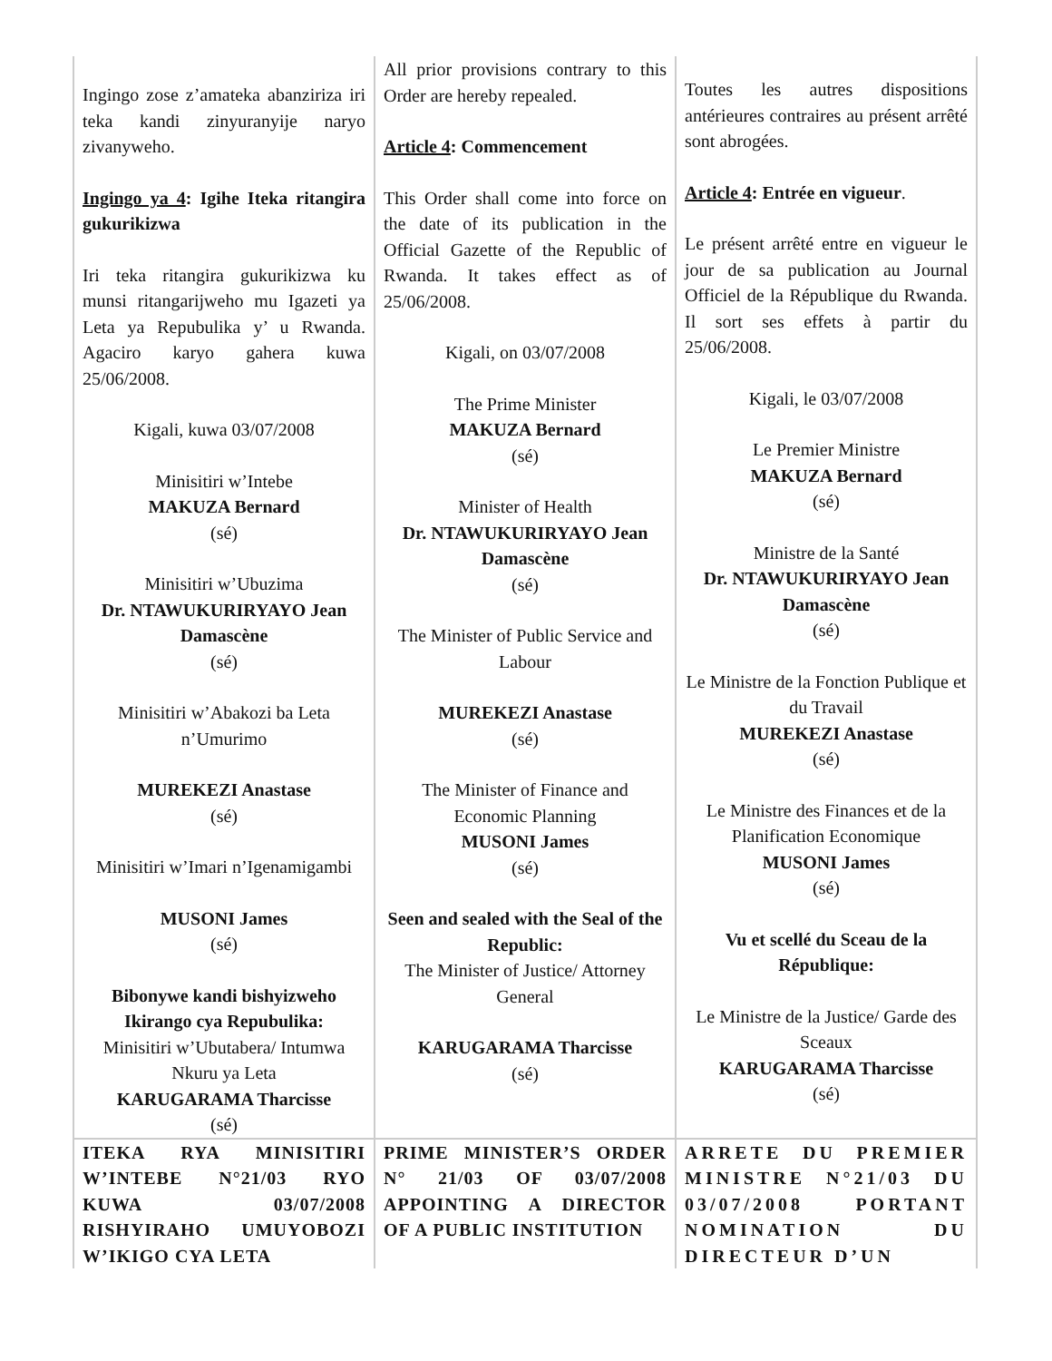| Ingingo zose z’amateka abanziriza iri teka kandi zinyuranyije naryo zivanyweho. Ingingo ya 4 : Igihe Iteka ritangira gukurikizwa Iri teka ritangira gukurikizwa ku munsi ritangarijweho mu Igazeti ya Leta ya Repubulika y’ u Rwanda. Agaciro karyo gahera kuwa 25/06/2008. Kigali, kuwa 03/07/2008 Minisitiri w’Intebe MAKUZA Bernard (sé) Minisitiri w’Ubuzima Dr. NTAWUKURIRYAYO Jean Damascène (sé) Minisitiri w’Abakozi ba Leta n’Umurimo MUREKEZI Anastase (sé) Minisitiri w’Imari n’Igenamigambi MUSONI James (sé) Bibonywe kandi bishyizweho Ikirango cya Repubulika: Minisitiri w’Ubutabera/ Intumwa Nkuru ya Leta KARUGARAMA Tharcisse (sé) | All prior provisions contrary to this Order are hereby repealed. Article 4 : Commencement This Order shall come into force on the date of its publication in the Official Gazette of the Republic of Rwanda. It takes effect as of 25/06/2008. Kigali, on 03/07/2008 The Prime Minister MAKUZA Bernard (sé) Minister of Health Dr. NTAWUKURIRYAYO Jean Damascène (sé) The Minister of Public Service and Labour MUREKEZI Anastase (sé) The Minister of Finance and Economic Planning MUSONI James (sé) Seen and sealed with the Seal of the Republic: The Minister of Justice/ Attorney General KARUGARAMA Tharcisse (sé) | Toutes les autres dispositions antérieures contraires au présent arrêté sont abrogées. Article 4 : Entrée en vigueur . Le présent arrêté entre en vigueur le jour de sa publication au Journal Officiel de la République du Rwanda. Il sort ses effets à partir du 25/06/2008. Kigali, le 03/07/2008 Le Premier Ministre MAKUZA Bernard (sé) Ministre de la Santé Dr. NTAWUKURIRYAYO Jean Damascène (sé) Le Ministre de la Fonction Publique et du Travail MUREKEZI Anastase (sé) Le Ministre des Finances et de la Planification Economique MUSONI James (sé) Vu et scellé du Sceau de la République: Le Ministre de la Justice/ Garde des Sceaux KARUGARAMA Tharcisse (sé) |
| ITEKA RYA MINISITIRI W’INTEBE N°21/03 RYO KUWA 03/07/2008 RISHYIRAHO UMUYOBOZI W’IKIGO CYA LETA | PRIME MINISTER’S ORDER N° 21/03 OF 03/07/2008 APPOINTING A DIRECTOR OF A PUBLIC INSTITUTION | ARRETE DU PREMIER MINISTRE N°21/03 DU 03/07/2008 PORTANT NOMINATION DU DIRECTEUR D’UN |